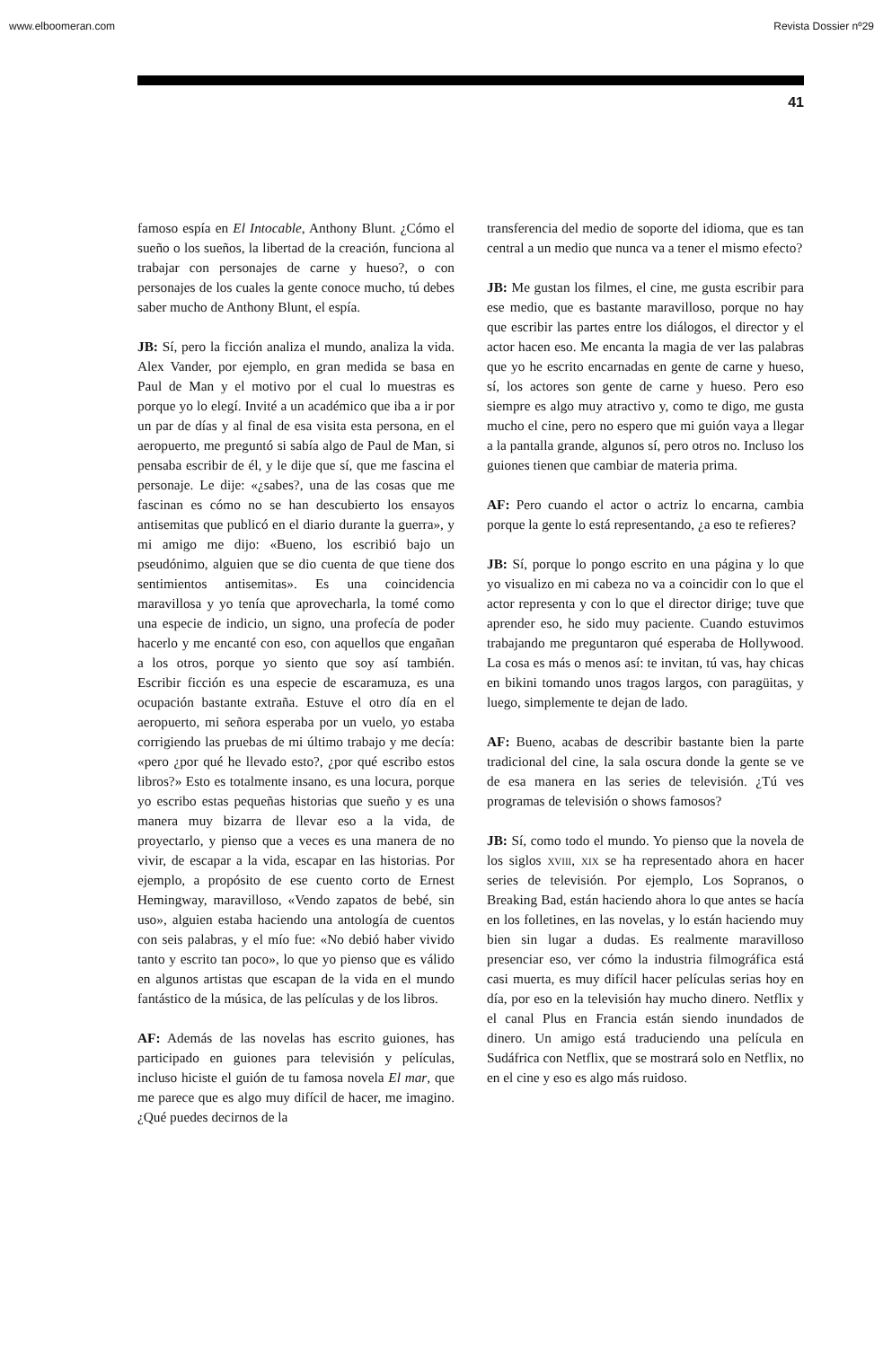www.elboomeran.com Revista Dossier nº29
41
famoso espía en El Intocable, Anthony Blunt. ¿Cómo el sueño o los sueños, la libertad de la creación, funciona al trabajar con personajes de carne y hueso?, o con personajes de los cuales la gente conoce mucho, tú debes saber mucho de Anthony Blunt, el espía.
JB: Sí, pero la ficción analiza el mundo, analiza la vida. Alex Vander, por ejemplo, en gran medida se basa en Paul de Man y el motivo por el cual lo muestras es porque yo lo elegí. Invité a un académico que iba a ir por un par de días y al final de esa visita esta persona, en el aeropuerto, me preguntó si sabía algo de Paul de Man, si pensaba escribir de él, y le dije que sí, que me fascina el personaje. Le dije: «¿sabes?, una de las cosas que me fascinan es cómo no se han descubierto los ensayos antisemitas que publicó en el diario durante la guerra», y mi amigo me dijo: «Bueno, los escribió bajo un pseudónimo, alguien que se dio cuenta de que tiene dos sentimientos antisemitas». Es una coincidencia maravillosa y yo tenía que aprovecharla, la tomé como una especie de indicio, un signo, una profecía de poder hacerlo y me encanté con eso, con aquellos que engañan a los otros, porque yo siento que soy así también. Escribir ficción es una especie de escaramuza, es una ocupación bastante extraña. Estuve el otro día en el aeropuerto, mi señora esperaba por un vuelo, yo estaba corrigiendo las pruebas de mi último trabajo y me decía: «pero ¿por qué he llevado esto?, ¿por qué escribo estos libros?» Esto es totalmente insano, es una locura, porque yo escribo estas pequeñas historias que sueño y es una manera muy bizarra de llevar eso a la vida, de proyectarlo, y pienso que a veces es una manera de no vivir, de escapar a la vida, escapar en las historias. Por ejemplo, a propósito de ese cuento corto de Ernest Hemingway, maravilloso, «Vendo zapatos de bebé, sin uso», alguien estaba haciendo una antología de cuentos con seis palabras, y el mío fue: «No debió haber vivido tanto y escrito tan poco», lo que yo pienso que es válido en algunos artistas que escapan de la vida en el mundo fantástico de la música, de las películas y de los libros.
AF: Además de las novelas has escrito guiones, has participado en guiones para televisión y películas, incluso hiciste el guión de tu famosa novela El mar, que me parece que es algo muy difícil de hacer, me imagino. ¿Qué puedes decirnos de la
transferencia del medio de soporte del idioma, que es tan central a un medio que nunca va a tener el mismo efecto?
JB: Me gustan los filmes, el cine, me gusta escribir para ese medio, que es bastante maravilloso, porque no hay que escribir las partes entre los diálogos, el director y el actor hacen eso. Me encanta la magia de ver las palabras que yo he escrito encarnadas en gente de carne y hueso, sí, los actores son gente de carne y hueso. Pero eso siempre es algo muy atractivo y, como te digo, me gusta mucho el cine, pero no espero que mi guión vaya a llegar a la pantalla grande, algunos sí, pero otros no. Incluso los guiones tienen que cambiar de materia prima.
AF: Pero cuando el actor o actriz lo encarna, cambia porque la gente lo está representando, ¿a eso te refieres?
JB: Sí, porque lo pongo escrito en una página y lo que yo visualizo en mi cabeza no va a coincidir con lo que el actor representa y con lo que el director dirige; tuve que aprender eso, he sido muy paciente. Cuando estuvimos trabajando me preguntaron qué esperaba de Hollywood. La cosa es más o menos así: te invitan, tú vas, hay chicas en bikini tomando unos tragos largos, con paragüitas, y luego, simplemente te dejan de lado.
AF: Bueno, acabas de describir bastante bien la parte tradicional del cine, la sala oscura donde la gente se ve de esa manera en las series de televisión. ¿Tú ves programas de televisión o shows famosos?
JB: Sí, como todo el mundo. Yo pienso que la novela de los siglos xviii, xix se ha representado ahora en hacer series de televisión. Por ejemplo, Los Sopranos, o Breaking Bad, están haciendo ahora lo que antes se hacía en los folletines, en las novelas, y lo están haciendo muy bien sin lugar a dudas. Es realmente maravilloso presenciar eso, ver cómo la industria filmográfica está casi muerta, es muy difícil hacer películas serias hoy en día, por eso en la televisión hay mucho dinero. Netflix y el canal Plus en Francia están siendo inundados de dinero. Un amigo está traduciendo una película en Sudáfrica con Netflix, que se mostrará solo en Netflix, no en el cine y eso es algo más ruidoso.